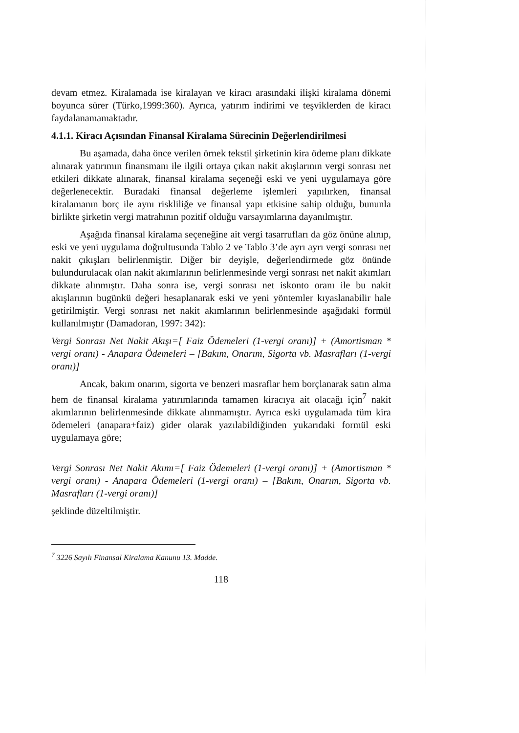devam etmez. Kiralamada ise kiralayan ve kiracı arasındaki ilişki kiralama dönemi boyunca sürer (Türko,1999:360). Ayrıca, yatırım indirimi ve teşviklerden de kiracı faydalanamamaktadır.
4.1.1. Kiracı Açısından Finansal Kiralama Sürecinin Değerlendirilmesi
Bu aşamada, daha önce verilen örnek tekstil şirketinin kira ödeme planı dikkate alınarak yatırımın finansmanı ile ilgili ortaya çıkan nakit akışlarının vergi sonrası net etkileri dikkate alınarak, finansal kiralama seçeneği eski ve yeni uygulamaya göre değerlenecektir. Buradaki finansal değerleme işlemleri yapılırken, finansal kiralamanın borç ile aynı riskliliğe ve finansal yapı etkisine sahip olduğu, bununla birlikte şirketin vergi matrahının pozitif olduğu varsayımlarına dayanılmıştır.
Aşağıda finansal kiralama seçeneğine ait vergi tasarrufları da göz önüne alınıp, eski ve yeni uygulama doğrultusunda Tablo 2 ve Tablo 3’de ayrı ayrı vergi sonrası net nakit çıkışları belirlenmiştir. Diğer bir deyişle, değerlendirmede göz önünde bulundurulacak olan nakit akımlarının belirlenmesinde vergi sonrası net nakit akımları dikkate alınmıştır. Daha sonra ise, vergi sonrası net iskonto oranı ile bu nakit akışlarının bugünkü değeri hesaplanarak eski ve yeni yöntemler kıyaslanabilir hale getirilmiştir. Vergi sonrası net nakit akımlarının belirlenmesinde aşağıdaki formül kullanılmıştır (Damadoran, 1997: 342):
Vergi Sonrası Net Nakit Akışı=[ Faiz Ödemeleri (1-vergi oranı)] + (Amortisman * vergi oranı) - Anapara Ödemeleri – [Bakım, Onarım, Sigorta vb. Masrafları (1-vergi oranı)]
Ancak, bakım onarım, sigorta ve benzeri masraflar hem borçlanarak satın alma hem de finansal kiralama yatırımlarında tamamen kiracıya ait olacağı için<sup>7</sup> nakit akımlarının belirlenmesinde dikkate alınmamıştır. Ayrıca eski uygulamada tüm kira ödemeleri (anapara+faiz) gider olarak yazılabildiğinden yukarıdaki formül eski uygulamaya göre;
Vergi Sonrası Net Nakit Akımı=[ Faiz Ödemeleri (1-vergi oranı)] + (Amortisman * vergi oranı) - Anapara Ödemeleri (1-vergi oranı) – [Bakım, Onarım, Sigorta vb. Masrafları (1-vergi oranı)]
şeklinde düzeltilmiştir.
<sup>7</sup> 3226 Sayılı Finansal Kiralama Kanunu 13. Madde.
118